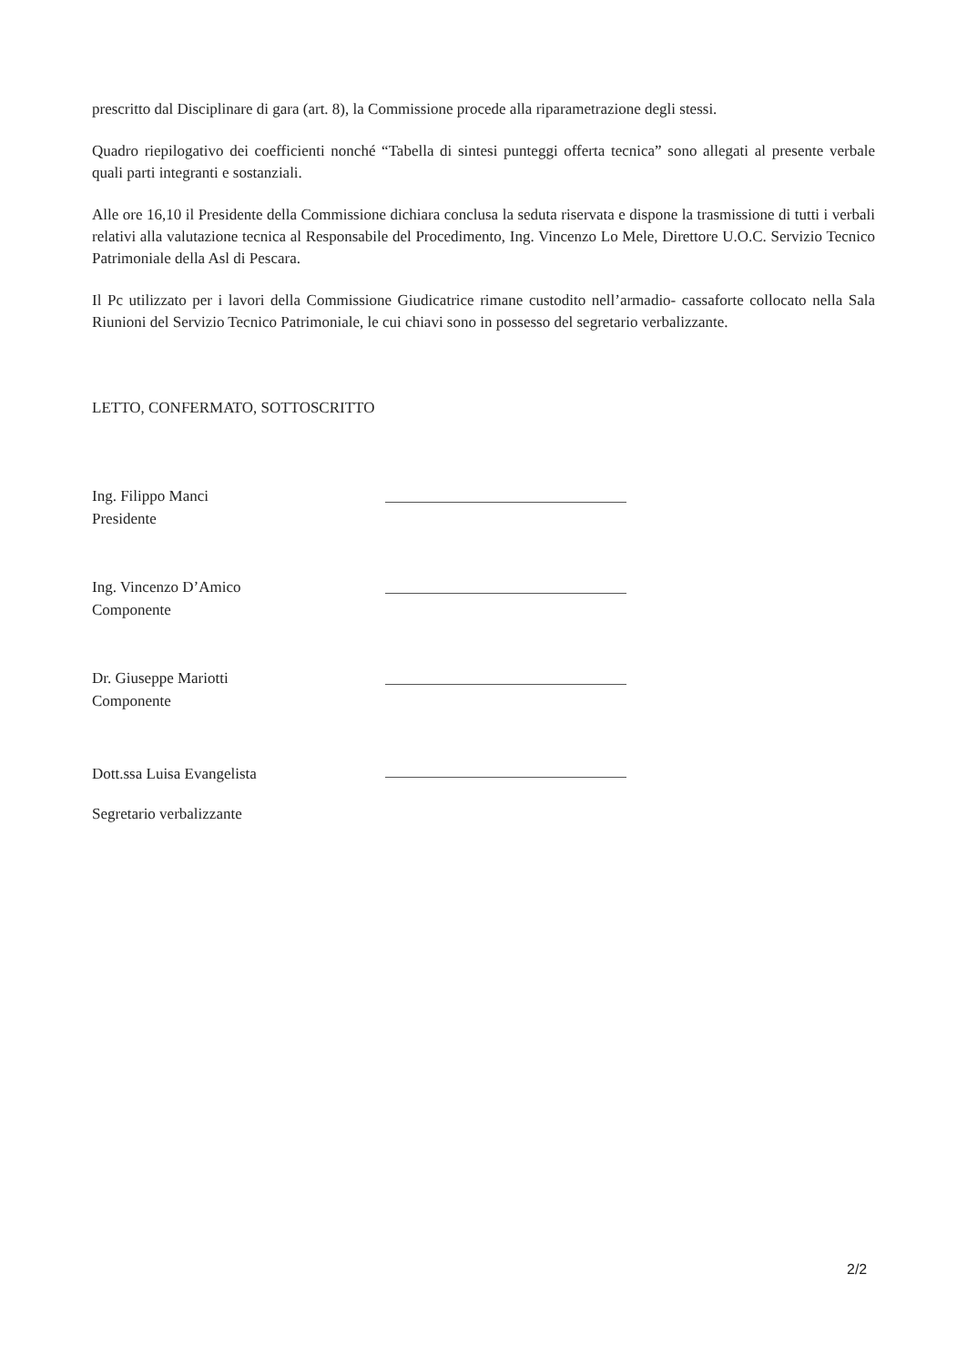prescritto dal Disciplinare di gara (art. 8), la Commissione procede alla riparametrazione degli stessi.
Quadro riepilogativo dei coefficienti nonché “Tabella di sintesi punteggi offerta tecnica” sono allegati al presente verbale quali parti integranti e sostanziali.
Alle ore 16,10 il Presidente della Commissione dichiara conclusa la seduta riservata e dispone la trasmissione di tutti i verbali relativi alla valutazione tecnica al Responsabile del Procedimento, Ing. Vincenzo Lo Mele, Direttore U.O.C. Servizio Tecnico Patrimoniale della Asl di Pescara.
Il Pc utilizzato per i lavori della Commissione Giudicatrice rimane custodito nell’armadio- cassaforte collocato nella Sala Riunioni del Servizio Tecnico Patrimoniale, le cui chiavi sono in possesso del segretario verbalizzante.
LETTO, CONFERMATO, SOTTOSCRITTO
Ing. Filippo Manci
Presidente
Ing. Vincenzo D’Amico
Componente
Dr. Giuseppe Mariotti
Componente
Dott.ssa Luisa Evangelista
Segretario verbalizzante
2/2